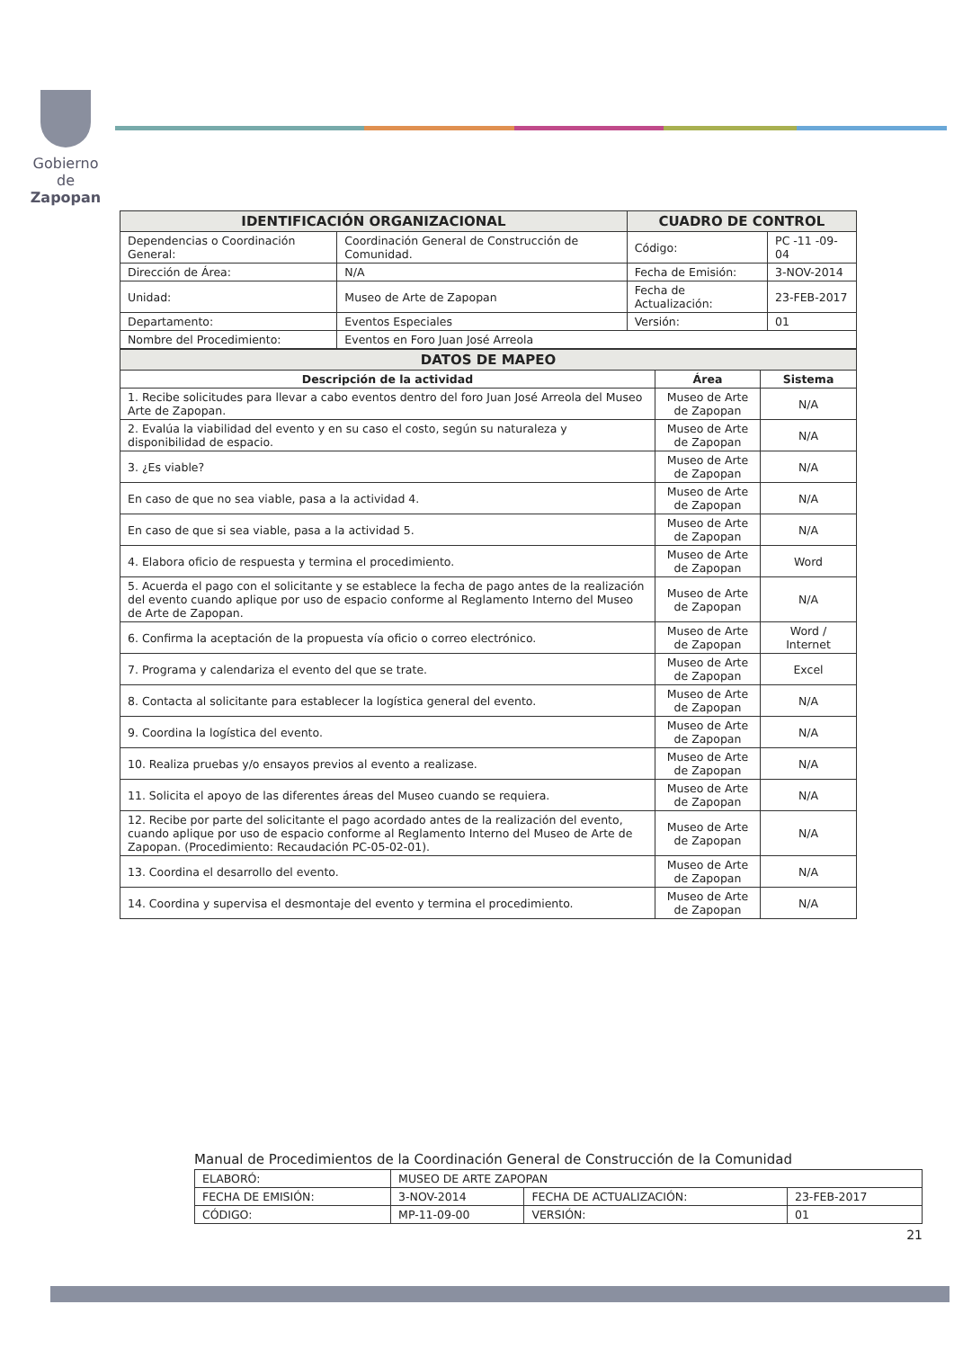Gobierno de
Zapopan
| IDENTIFICACIÓN ORGANIZACIONAL | | CUADRO DE CONTROL | |
| --- | --- | --- | --- |
| Dependencias o Coordinación General: | Coordinación General de Construcción de Comunidad. | Código: | PC -11 -09- 04 |
| Dirección de Área: | N/A | Fecha de Emisión: | 3-NOV-2014 |
| Unidad: | Museo de Arte de Zapopan | Fecha de Actualización: | 23-FEB-2017 |
| Departamento: | Eventos Especiales | Versión: | 01 |
| Nombre del Procedimiento: | Eventos en Foro Juan José Arreola | | |
| DATOS DE MAPEO | | |
| --- | --- | --- |
| Descripción de la actividad | Área | Sistema |
| 1. Recibe solicitudes para llevar a cabo eventos dentro del foro Juan José Arreola del Museo Arte de Zapopan. | Museo de Arte de Zapopan | N/A |
| 2. Evalúa la viabilidad del evento y en su caso el costo, según su naturaleza y disponibilidad de espacio. | Museo de Arte de Zapopan | N/A |
| 3. ¿Es viable? | Museo de Arte de Zapopan | N/A |
| En caso de que no sea viable, pasa a la actividad 4. | Museo de Arte de Zapopan | N/A |
| En caso de que si sea viable, pasa a la actividad 5. | Museo de Arte de Zapopan | N/A |
| 4. Elabora oficio de respuesta y termina el procedimiento. | Museo de Arte de Zapopan | Word |
| 5. Acuerda el pago con el solicitante y se establece la fecha de pago antes de la realización del evento cuando aplique por uso de espacio conforme al Reglamento Interno del Museo de Arte de Zapopan. | Museo de Arte de Zapopan | N/A |
| 6. Confirma la aceptación de la propuesta vía oficio o correo electrónico. | Museo de Arte de Zapopan | Word / Internet |
| 7. Programa y calendariza el evento del que se trate. | Museo de Arte de Zapopan | Excel |
| 8. Contacta al solicitante para establecer la logística general del evento. | Museo de Arte de Zapopan | N/A |
| 9. Coordina la logística del evento. | Museo de Arte de Zapopan | N/A |
| 10. Realiza pruebas y/o ensayos previos al evento a realizase. | Museo de Arte de Zapopan | N/A |
| 11. Solicita el apoyo de las diferentes áreas del Museo cuando se requiera. | Museo de Arte de Zapopan | N/A |
| 12. Recibe por parte del solicitante el pago acordado antes de la realización del evento, cuando aplique por uso de espacio conforme al Reglamento Interno del Museo de Arte de Zapopan. (Procedimiento: Recaudación PC-05-02-01). | Museo de Arte de Zapopan | N/A |
| 13. Coordina el desarrollo del evento. | Museo de Arte de Zapopan | N/A |
| 14. Coordina y supervisa el desmontaje del evento y termina el procedimiento. | Museo de Arte de Zapopan | N/A |
Manual de Procedimientos de la Coordinación General de Construcción de la Comunidad
| ELABORÓ: | MUSEO DE ARTE ZAPOPAN | | |
| FECHA DE EMISIÓN: | 3-NOV-2014 | FECHA DE ACTUALIZACIÓN: | 23-FEB-2017 |
| CÓDIGO: | MP-11-09-00 | VERSIÓN: | 01 |
21